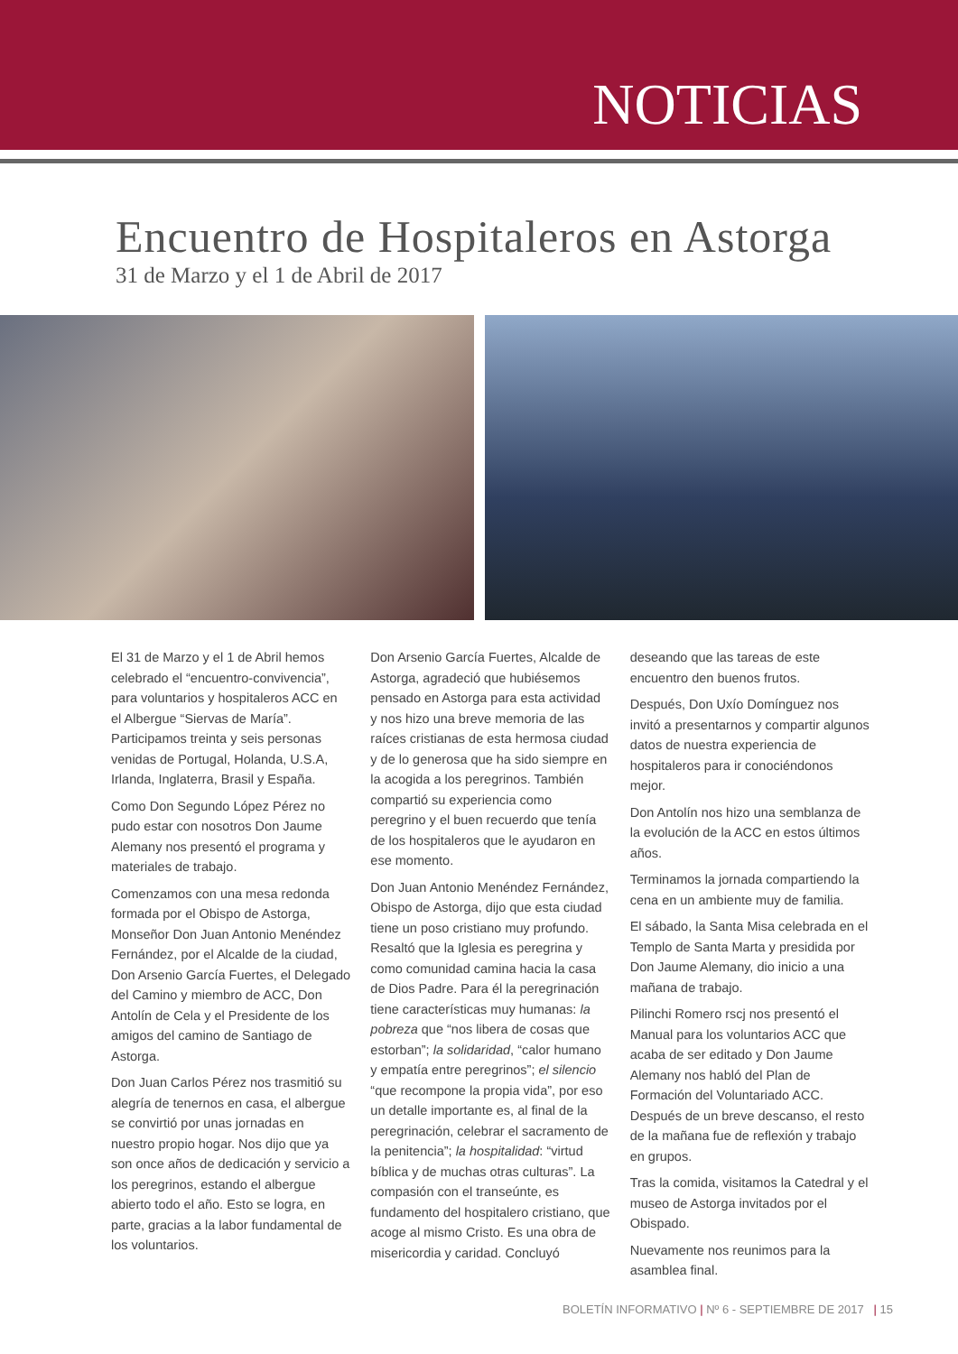NOTICIAS
Encuentro de Hospitaleros en Astorga
31 de Marzo y el 1 de Abril de 2017
El 31 de Marzo y el 1 de Abril hemos celebrado el “encuentro-convivencia”, para voluntarios y hospitaleros ACC en el Albergue “Siervas de María”. Participamos treinta y seis personas venidas de Portugal, Holanda, U.S.A, Irlanda, Inglaterra, Brasil y España.
Como Don Segundo López Pérez no pudo estar con nosotros Don Jaume Alemany nos presentó el programa y materiales de trabajo.
Comenzamos con una mesa redonda formada por el Obispo de Astorga, Monseñor Don Juan Antonio Menéndez Fernández, por el Alcalde de la ciudad, Don Arsenio García Fuertes, el Delegado del Camino y miembro de ACC, Don Antolín de Cela y el Presidente de los amigos del camino de Santiago de Astorga.
Don Juan Carlos Pérez nos trasmitió su alegría de tenernos en casa, el albergue se convirtió por unas jornadas en nuestro propio hogar. Nos dijo que ya son once años de dedicación y servicio a los peregrinos, estando el albergue abierto todo el año. Esto se logra, en parte, gracias a la labor fundamental de los voluntarios.
Don Arsenio García Fuertes, Alcalde de Astorga, agradeció que hubiésemos pensado en Astorga para esta actividad y nos hizo una breve memoria de las raíces cristianas de esta hermosa ciudad y de lo generosa que ha sido siempre en la acogida a los peregrinos. También compartió su experiencia como peregrino y el buen recuerdo que tenía de los hospitaleros que le ayudaron en ese momento.
Don Juan Antonio Menéndez Fernández, Obispo de Astorga, dijo que esta ciudad tiene un poso cristiano muy profundo. Resaltó que la Iglesia es peregrina y como comunidad camina hacia la casa de Dios Padre. Para él la peregrinación tiene características muy humanas: la pobreza que “nos libera de cosas que estorban”; la solidaridad, “calor humano y empatía entre peregrinos”; el silencio “que recompone la propia vida”, por eso un detalle importante es, al final de la peregrinación, celebrar el sacramento de la penitencia”; la hospitalidad: “virtud bíblica y de muchas otras culturas”. La compasión con el transeúnte, es fundamento del hospitalero cristiano, que acoge al mismo Cristo. Es una obra de misericordia y caridad. Concluyó
deseando que las tareas de este encuentro den buenos frutos.
Después, Don Uxío Domínguez nos invitó a presentarnos y compartir algunos datos de nuestra experiencia de hospitaleros para ir conociéndonos mejor.
Don Antolín nos hizo una semblanza de la evolución de la ACC en estos últimos años.
Terminamos la jornada compartiendo la cena en un ambiente muy de familia.
El sábado, la Santa Misa celebrada en el Templo de Santa Marta y presidida por Don Jaume Alemany, dio inicio a una mañana de trabajo.
Pilinchi Romero rscj nos presentó el Manual para los voluntarios ACC que acaba de ser editado y Don Jaume Alemany nos habló del Plan de Formación del Voluntariado ACC. Después de un breve descanso, el resto de la mañana fue de reflexión y trabajo en grupos.
Tras la comida, visitamos la Catedral y el museo de Astorga invitados por el Obispado.
Nuevamente nos reunimos para la asamblea final.
BOLETÍN INFORMATIVO | Nº 6 - SEPTIEMBRE DE 2017 | 15